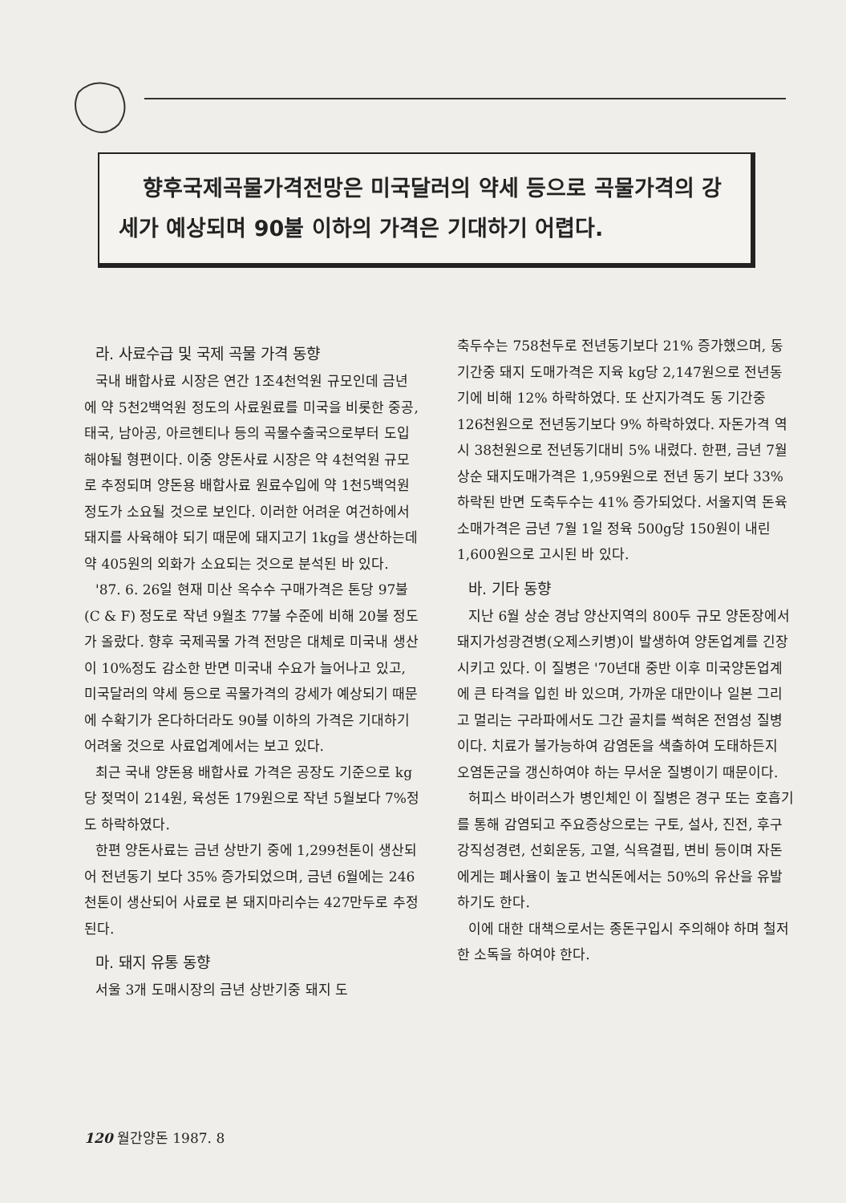향후국제곡물가격전망은 미국달러의 약세 등으로 곡물가격의 강세가 예상되며 90불 이하의 가격은 기대하기 어렵다.
라. 사료수급 및 국제 곡물 가격 동향
국내 배합사료 시장은 연간 1조4천억원 규모인데 금년에 약 5천2백억원 정도의 사료원료를 미국을 비롯한 중공, 태국, 남아공, 아르헨티나 등의 곡물수출국으로부터 도입해야될 형편이다. 이중 양돈사료 시장은 약 4천억원 규모로 추정되며 양돈용 배합사료 원료수입에 약 1천5백억원 정도가 소요될 것으로 보인다. 이러한 어려운 여건하에서 돼지를 사육해야 되기 때문에 돼지고기 1kg을 생산하는데 약 405원의 외화가 소요되는 것으로 분석된 바 있다.
'87. 6. 26일 현재 미산 옥수수 구매가격은 톤당 97불(C & F) 정도로 작년 9월초 77불 수준에 비해 20불 정도가 올랐다. 향후 국제곡물 가격 전망은 대체로 미국내 생산이 10%정도 감소한 반면 미국내 수요가 늘어나고 있고, 미국달러의 약세 등으로 곡물가격의 강세가 예상되기 때문에 수확기가 온다하더라도 90불 이하의 가격은 기대하기 어려울 것으로 사료업계에서는 보고 있다.
최근 국내 양돈용 배합사료 가격은 공장도 기준으로 kg당 젖먹이 214원, 육성돈 179원으로 작년 5월보다 7%정도 하락하였다.
한편 양돈사료는 금년 상반기 중에 1,299천톤이 생산되어 전년동기 보다 35% 증가되었으며, 금년 6월에는 246천톤이 생산되어 사료로 본 돼지마리수는 427만두로 추정된다.
마. 돼지 유통 동향
서울 3개 도매시장의 금년 상반기중 돼지 도
축두수는 758천두로 전년동기보다 21% 증가했으며, 동기간중 돼지 도매가격은 지육 kg당 2,147원으로 전년동기에 비해 12% 하락하였다. 또 산지가격도 동 기간중 126천원으로 전년동기보다 9% 하락하였다. 자돈가격 역시 38천원으로 전년동기대비 5% 내렸다. 한편, 금년 7월상순 돼지도매가격은 1,959원으로 전년 동기 보다 33% 하락된 반면 도축두수는 41% 증가되었다. 서울지역 돈육 소매가격은 금년 7월 1일 정육 500g당 150원이 내린 1,600원으로 고시된 바 있다.
바. 기타 동향
지난 6월 상순 경남 양산지역의 800두 규모 양돈장에서 돼지가성광견병(오제스키병)이 발생하여 양돈업계를 긴장시키고 있다. 이 질병은 '70년대 중반 이후 미국양돈업계에 큰 타격을 입힌 바 있으며, 가까운 대만이나 일본 그리고 멀리는 구라파에서도 그간 골치를 썩혀온 전염성 질병이다. 치료가 불가능하여 감염돈을 색출하여 도태하든지 오염돈군을 갱신하여야 하는 무서운 질병이기 때문이다.
허피스 바이러스가 병인체인 이 질병은 경구 또는 호흡기를 통해 감염되고 주요증상으로는 구토, 설사, 진전, 후구강직성경련, 선회운동, 고열, 식욕결핍, 변비 등이며 자돈에게는 폐사율이 높고 번식돈에서는 50%의 유산을 유발하기도 한다.
이에 대한 대책으로서는 종돈구입시 주의해야 하며 철저한 소독을 하여야 한다.
120 월간양돈 1987. 8